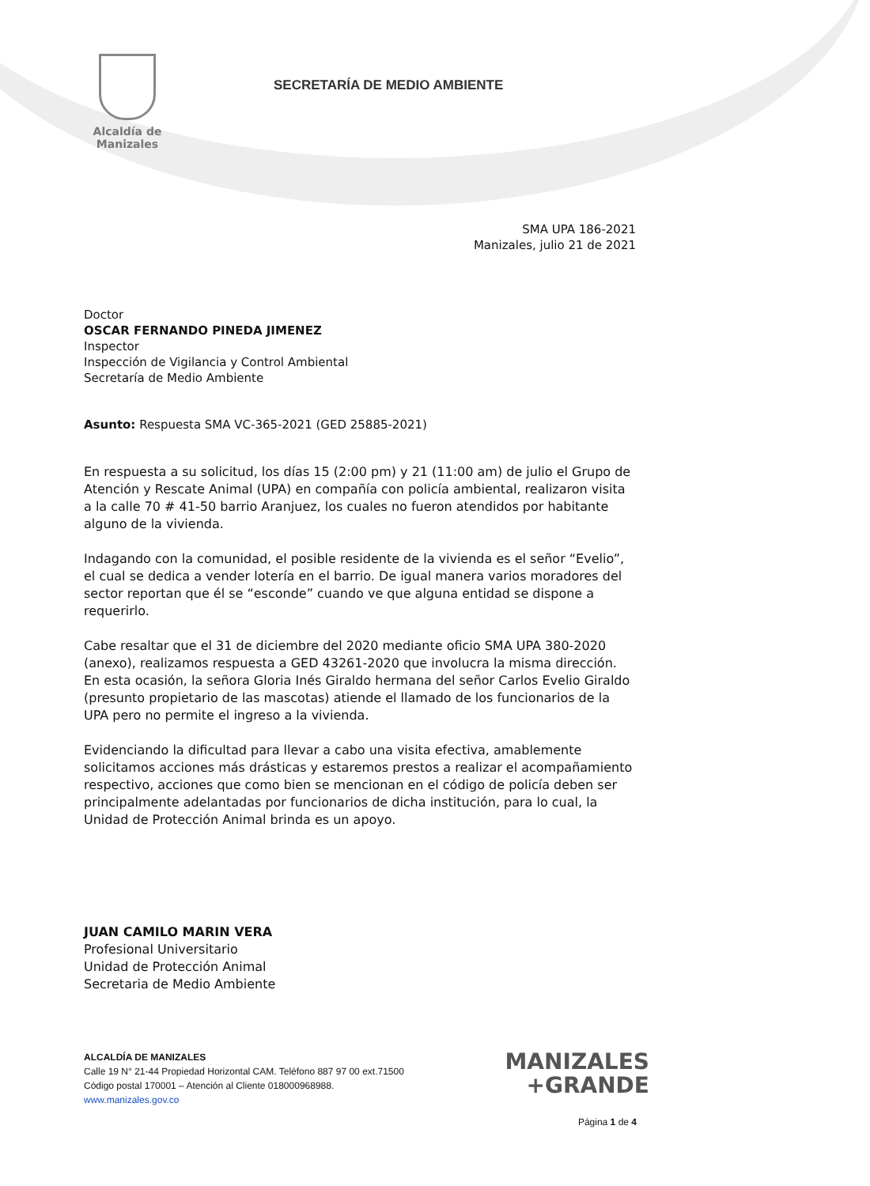Alcaldía de Manizales
SECRETARÍA DE MEDIO AMBIENTE
SMA UPA 186-2021
Manizales, julio 21 de 2021
Doctor
OSCAR FERNANDO PINEDA JIMENEZ
Inspector
Inspección de Vigilancia y Control Ambiental
Secretaría de Medio Ambiente
Asunto: Respuesta SMA VC-365-2021 (GED 25885-2021)
En respuesta a su solicitud, los días 15 (2:00 pm) y 21 (11:00 am) de julio el Grupo de Atención y Rescate Animal (UPA) en compañía con policía ambiental, realizaron visita a la calle 70 # 41-50 barrio Aranjuez, los cuales no fueron atendidos por habitante alguno de la vivienda.
Indagando con la comunidad, el posible residente de la vivienda es el señor “Evelio”, el cual se dedica a vender lotería en el barrio. De igual manera varios moradores del sector reportan que él se “esconde” cuando ve que alguna entidad se dispone a requerirlo.
Cabe resaltar que el 31 de diciembre del 2020 mediante oficio SMA UPA 380-2020 (anexo), realizamos respuesta a GED 43261-2020 que involucra la misma dirección. En esta ocasión, la señora Gloria Inés Giraldo hermana del señor Carlos Evelio Giraldo (presunto propietario de las mascotas) atiende el llamado de los funcionarios de la UPA pero no permite el ingreso a la vivienda.
Evidenciando la dificultad para llevar a cabo una visita efectiva, amablemente solicitamos acciones más drásticas y estaremos prestos a realizar el acompañamiento respectivo, acciones que como bien se mencionan en el código de policía deben ser principalmente adelantadas por funcionarios de dicha institución, para lo cual, la Unidad de Protección Animal brinda es un apoyo.
JUAN CAMILO MARIN VERA
Profesional Universitario
Unidad de Protección Animal
Secretaria de Medio Ambiente
ALCALDÍA DE MANIZALES
Calle 19 N° 21-44 Propiedad Horizontal CAM. Teléfono 887 97 00 ext.71500
Código postal 170001 – Atención al Cliente 018000968988.
www.manizales.gov.co
MANIZALES
+GRANDE
Página 1 de 4